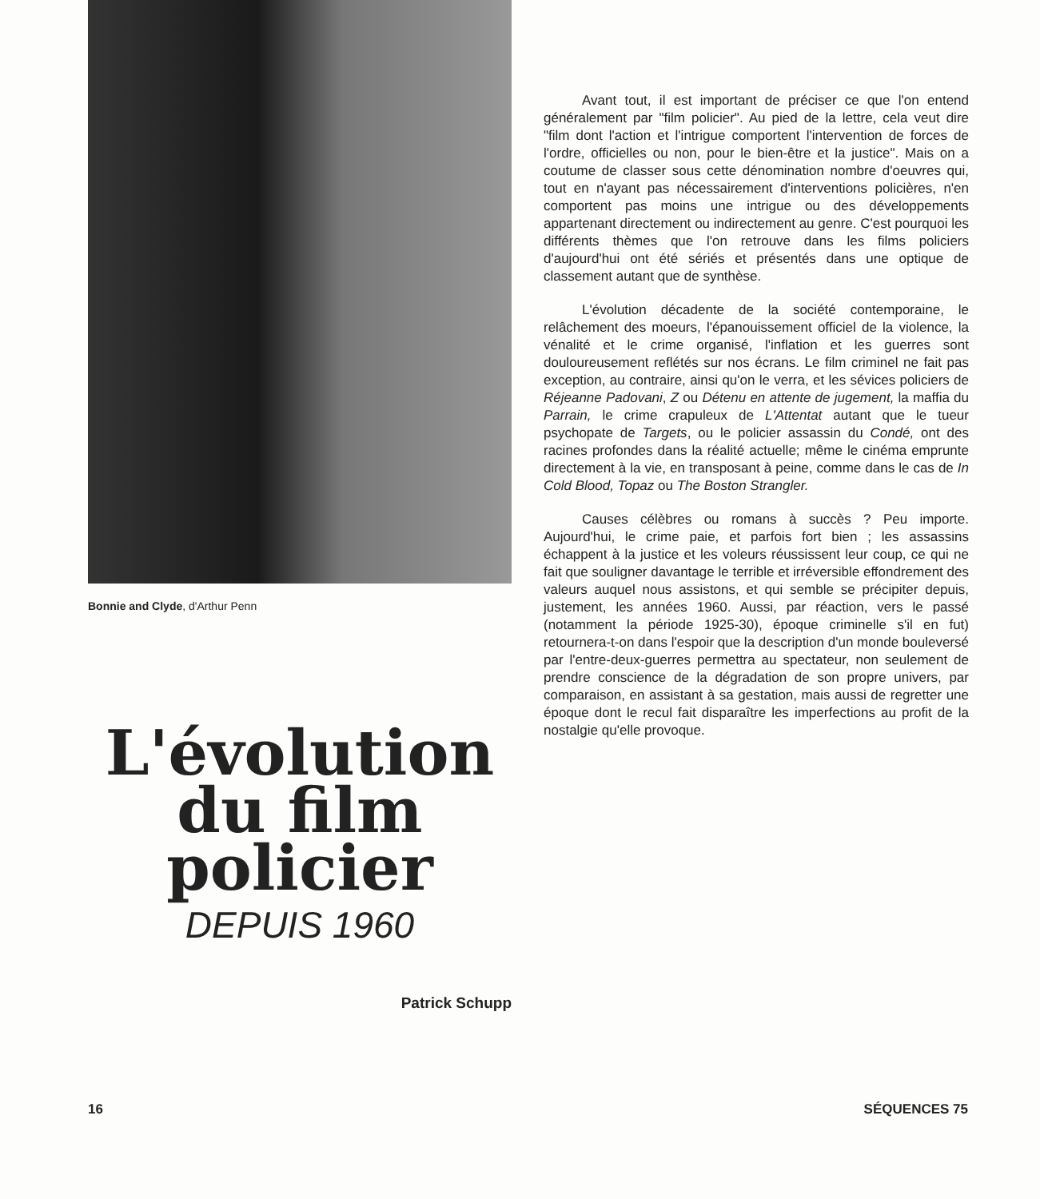Bonnie and Clyde, d'Arthur Penn
L'évolution du film policier
DEPUIS 1960
Patrick Schupp
Avant tout, il est important de préciser ce que l'on entend généralement par "film policier". Au pied de la lettre, cela veut dire "film dont l'action et l'intrigue comportent l'intervention de forces de l'ordre, officielles ou non, pour le bien-être et la justice". Mais on a coutume de classer sous cette dénomination nombre d'oeuvres qui, tout en n'ayant pas nécessairement d'interventions policières, n'en comportent pas moins une intrigue ou des développements appartenant directement ou indirectement au genre. C'est pourquoi les différents thèmes que l'on retrouve dans les films policiers d'aujourd'hui ont été sériés et présentés dans une optique de classement autant que de synthèse.
L'évolution décadente de la société contemporaine, le relâchement des moeurs, l'épanouissement officiel de la violence, la vénalité et le crime organisé, l'inflation et les guerres sont douloureusement reflétés sur nos écrans. Le film criminel ne fait pas exception, au contraire, ainsi qu'on le verra, et les sévices policiers de Réjeanne Padovani, Z ou Détenu en attente de jugement, la maffia du Parrain, le crime crapuleux de L'Attentat autant que le tueur psychopate de Targets, ou le policier assassin du Condé, ont des racines profondes dans la réalité actuelle; même le cinéma emprunte directement à la vie, en transposant à peine, comme dans le cas de In Cold Blood, Topaz ou The Boston Strangler.
Causes célèbres ou romans à succès ? Peu importe. Aujourd'hui, le crime paie, et parfois fort bien ; les assassins échappent à la justice et les voleurs réussissent leur coup, ce qui ne fait que souligner davantage le terrible et irréversible effondrement des valeurs auquel nous assistons, et qui semble se précipiter depuis, justement, les années 1960. Aussi, par réaction, vers le passé (notamment la période 1925-30), époque criminelle s'il en fut) retournera-t-on dans l'espoir que la description d'un monde bouleversé par l'entre-deux-guerres permettra au spectateur, non seulement de prendre conscience de la dégradation de son propre univers, par comparaison, en assistant à sa gestation, mais aussi de regretter une époque dont le recul fait disparaître les imperfections au profit de la nostalgie qu'elle provoque.
16 SÉQUENCES 75